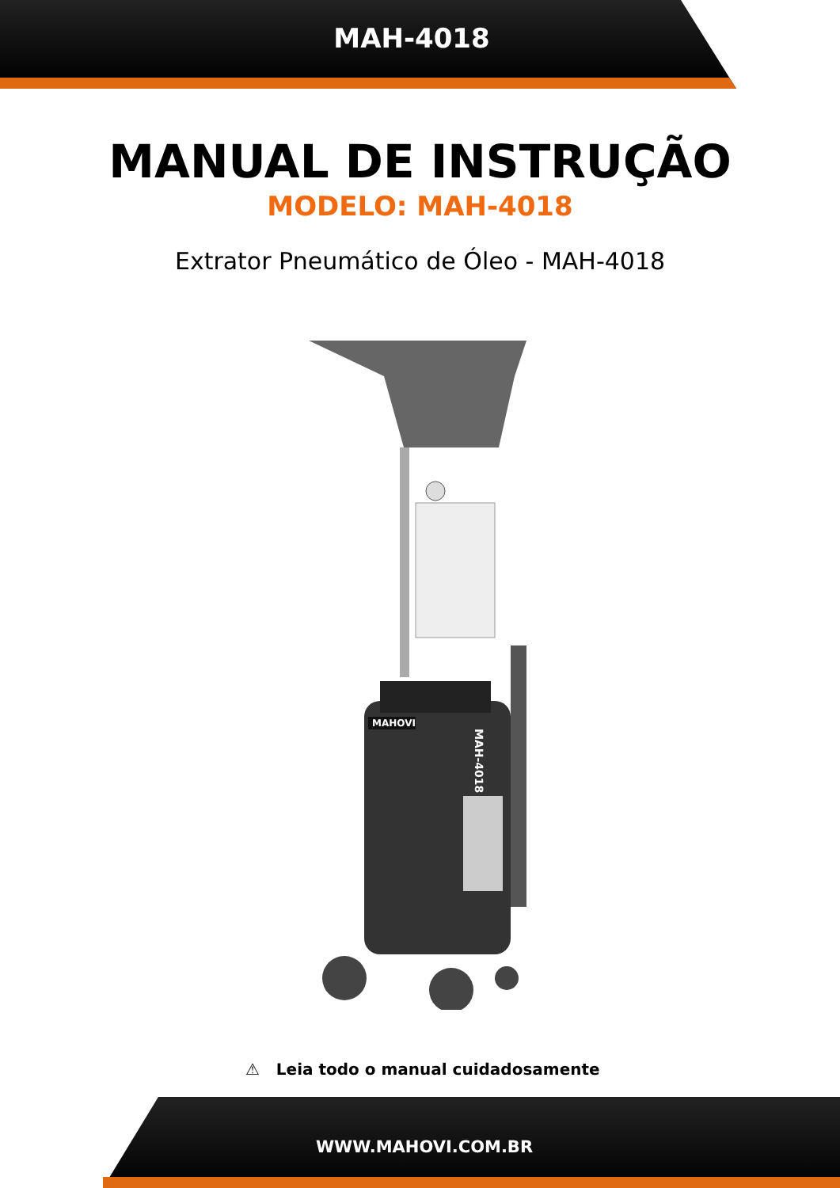MAH-4018
MANUAL DE INSTRUÇÃO
MODELO: MAH-4018
Extrator Pneumático de Óleo - MAH-4018
MAHOVI
MAH-4018
⚠ Leia todo o manual cuidadosamente
WWW.MAHOVI.COM.BR